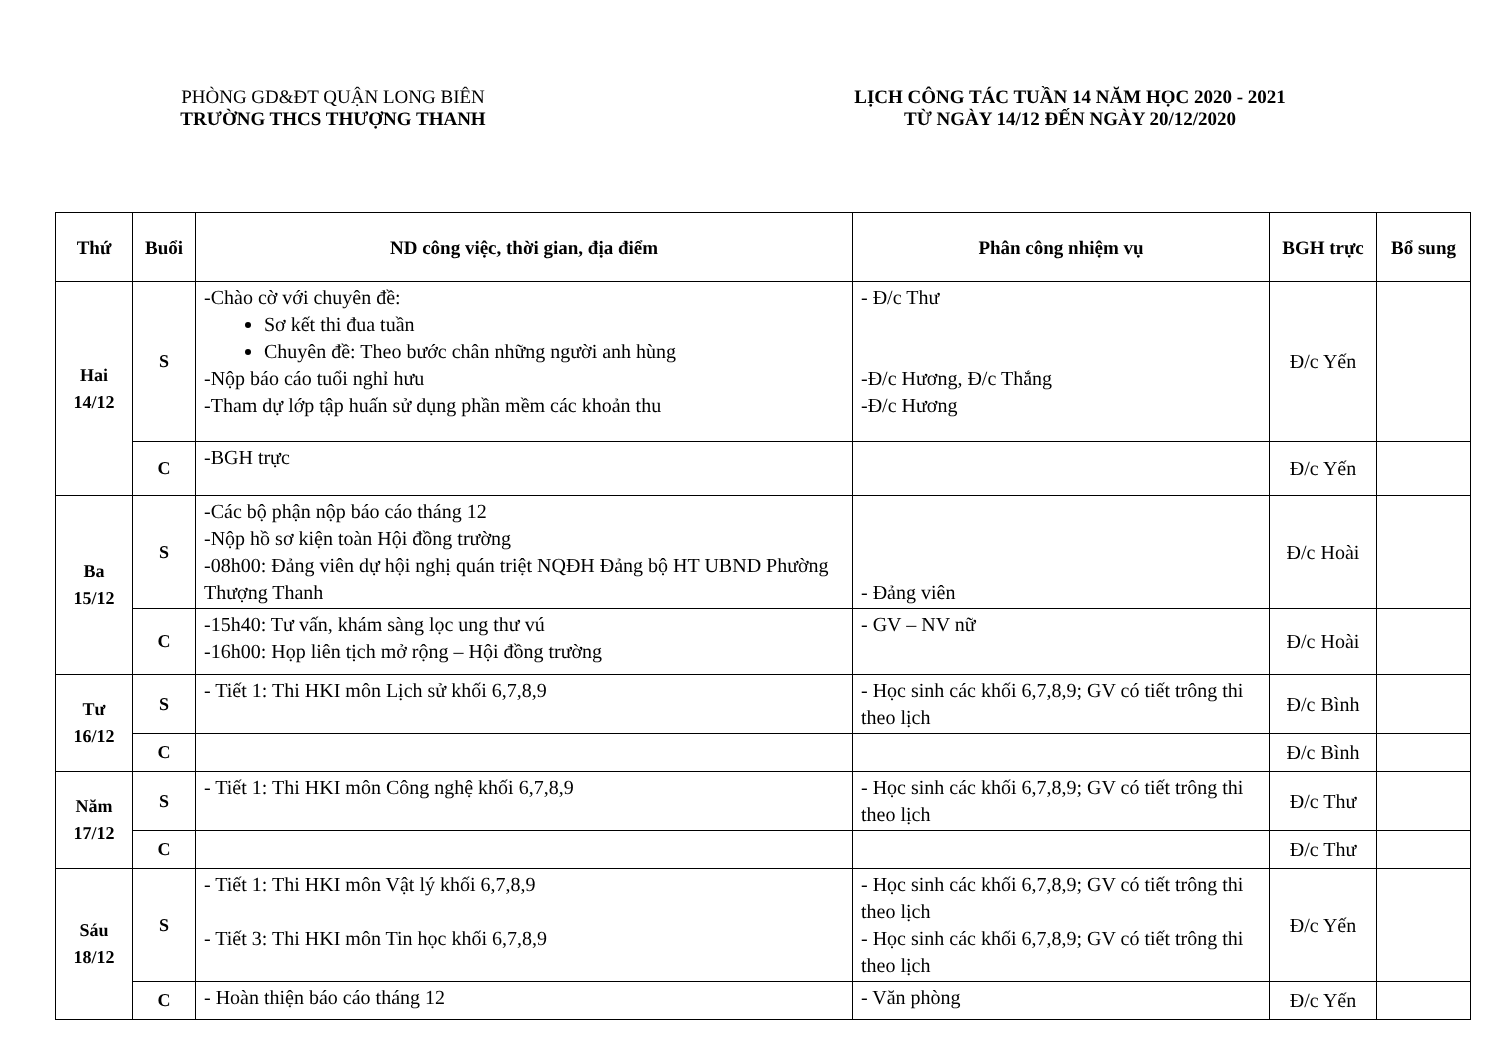PHÒNG GD&ĐT QUẬN LONG BIÊN
TRƯỜNG THCS THƯỢNG THANH
LỊCH CÔNG TÁC TUẦN 14 NĂM HỌC 2020 - 2021
TỪ NGÀY 14/12 ĐẾN NGÀY 20/12/2020
| Thứ | Buổi | ND công việc, thời gian, địa điểm | Phân công nhiệm vụ | BGH trực | Bổ sung |
| --- | --- | --- | --- | --- | --- |
| Hai 14/12 | S | -Chào cờ với chuyên đề: Sơ kết thi đua tuần Chuyên đề: Theo bước chân những người anh hùng -Nộp báo cáo tuổi nghỉ hưu -Tham dự lớp tập huấn sử dụng phần mềm các khoản thu | - Đ/c Thư -Đ/c Hương, Đ/c Thắng -Đ/c Hương | Đ/c Yến | |
| | C | -BGH trực | | Đ/c Yến | |
| Ba 15/12 | S | -Các bộ phận nộp báo cáo tháng 12 -Nộp hồ sơ kiện toàn Hội đồng trường -08h00: Đảng viên dự hội nghị quán triệt NQĐH Đảng bộ HT UBND Phường Thượng Thanh | - Đảng viên | Đ/c Hoài | |
| | C | -15h40: Tư vấn, khám sàng lọc ung thư vú -16h00: Họp liên tịch mở rộng – Hội đồng trường | - GV – NV nữ | Đ/c Hoài | |
| Tư 16/12 | S | - Tiết 1: Thi HKI môn Lịch sử khối 6,7,8,9 | - Học sinh các khối 6,7,8,9; GV có tiết trông thi theo lịch | Đ/c Bình | |
| | C | | | Đ/c Bình | |
| Năm 17/12 | S | - Tiết 1: Thi HKI môn Công nghệ khối 6,7,8,9 | - Học sinh các khối 6,7,8,9; GV có tiết trông thi theo lịch | Đ/c Thư | |
| | C | | | Đ/c Thư | |
| Sáu 18/12 | S | - Tiết 1: Thi HKI môn Vật lý khối 6,7,8,9 - Tiết 3: Thi HKI môn Tin học khối 6,7,8,9 | - Học sinh các khối 6,7,8,9; GV có tiết trông thi theo lịch - Học sinh các khối 6,7,8,9; GV có tiết trông thi theo lịch | Đ/c Yến | |
| | C | - Hoàn thiện báo cáo tháng 12 | - Văn phòng | Đ/c Yến | |